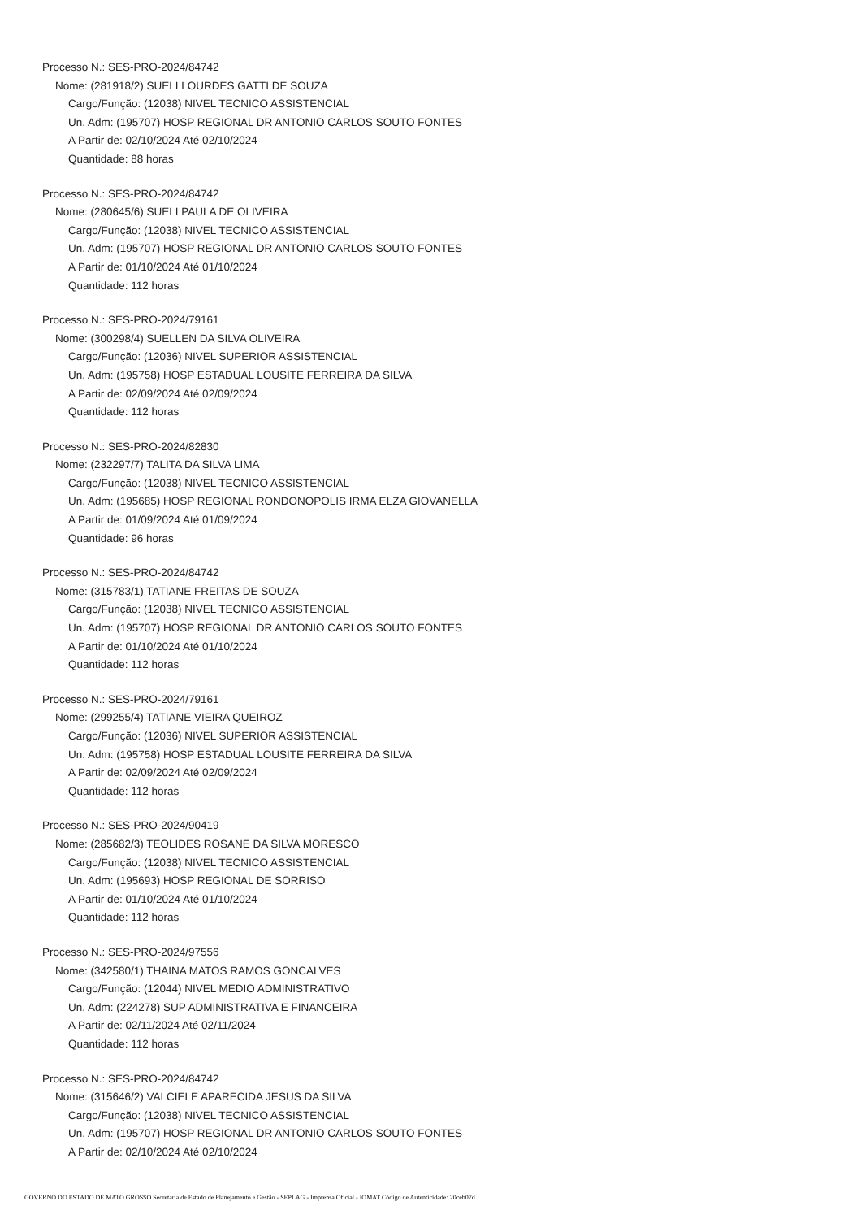Processo N.: SES-PRO-2024/84742
Nome: (281918/2) SUELI LOURDES GATTI DE SOUZA
Cargo/Função: (12038) NIVEL TECNICO ASSISTENCIAL
Un. Adm: (195707) HOSP REGIONAL DR ANTONIO CARLOS SOUTO FONTES
A Partir de: 02/10/2024 Até 02/10/2024
Quantidade: 88 horas
Processo N.: SES-PRO-2024/84742
Nome: (280645/6) SUELI PAULA DE OLIVEIRA
Cargo/Função: (12038) NIVEL TECNICO ASSISTENCIAL
Un. Adm: (195707) HOSP REGIONAL DR ANTONIO CARLOS SOUTO FONTES
A Partir de: 01/10/2024 Até 01/10/2024
Quantidade: 112 horas
Processo N.: SES-PRO-2024/79161
Nome: (300298/4) SUELLEN DA SILVA OLIVEIRA
Cargo/Função: (12036) NIVEL SUPERIOR ASSISTENCIAL
Un. Adm: (195758) HOSP ESTADUAL LOUSITE FERREIRA DA SILVA
A Partir de: 02/09/2024 Até 02/09/2024
Quantidade: 112 horas
Processo N.: SES-PRO-2024/82830
Nome: (232297/7) TALITA DA SILVA LIMA
Cargo/Função: (12038) NIVEL TECNICO ASSISTENCIAL
Un. Adm: (195685) HOSP REGIONAL RONDONOPOLIS IRMA ELZA GIOVANELLA
A Partir de: 01/09/2024 Até 01/09/2024
Quantidade: 96 horas
Processo N.: SES-PRO-2024/84742
Nome: (315783/1) TATIANE FREITAS DE SOUZA
Cargo/Função: (12038) NIVEL TECNICO ASSISTENCIAL
Un. Adm: (195707) HOSP REGIONAL DR ANTONIO CARLOS SOUTO FONTES
A Partir de: 01/10/2024 Até 01/10/2024
Quantidade: 112 horas
Processo N.: SES-PRO-2024/79161
Nome: (299255/4) TATIANE VIEIRA QUEIROZ
Cargo/Função: (12036) NIVEL SUPERIOR ASSISTENCIAL
Un. Adm: (195758) HOSP ESTADUAL LOUSITE FERREIRA DA SILVA
A Partir de: 02/09/2024 Até 02/09/2024
Quantidade: 112 horas
Processo N.: SES-PRO-2024/90419
Nome: (285682/3) TEOLIDES ROSANE DA SILVA MORESCO
Cargo/Função: (12038) NIVEL TECNICO ASSISTENCIAL
Un. Adm: (195693) HOSP REGIONAL DE SORRISO
A Partir de: 01/10/2024 Até 01/10/2024
Quantidade: 112 horas
Processo N.: SES-PRO-2024/97556
Nome: (342580/1) THAINA MATOS RAMOS GONCALVES
Cargo/Função: (12044) NIVEL MEDIO ADMINISTRATIVO
Un. Adm: (224278) SUP ADMINISTRATIVA E FINANCEIRA
A Partir de: 02/11/2024 Até 02/11/2024
Quantidade: 112 horas
Processo N.: SES-PRO-2024/84742
Nome: (315646/2) VALCIELE APARECIDA JESUS DA SILVA
Cargo/Função: (12038) NIVEL TECNICO ASSISTENCIAL
Un. Adm: (195707) HOSP REGIONAL DR ANTONIO CARLOS SOUTO FONTES
A Partir de: 02/10/2024 Até 02/10/2024
GOVERNO DO ESTADO DE MATO GROSSO Secretaria de Estado de Planejamento e Gestão - SEPLAG - Imprensa Oficial - IOMAT Código de Autenticidade: 20ceb07d